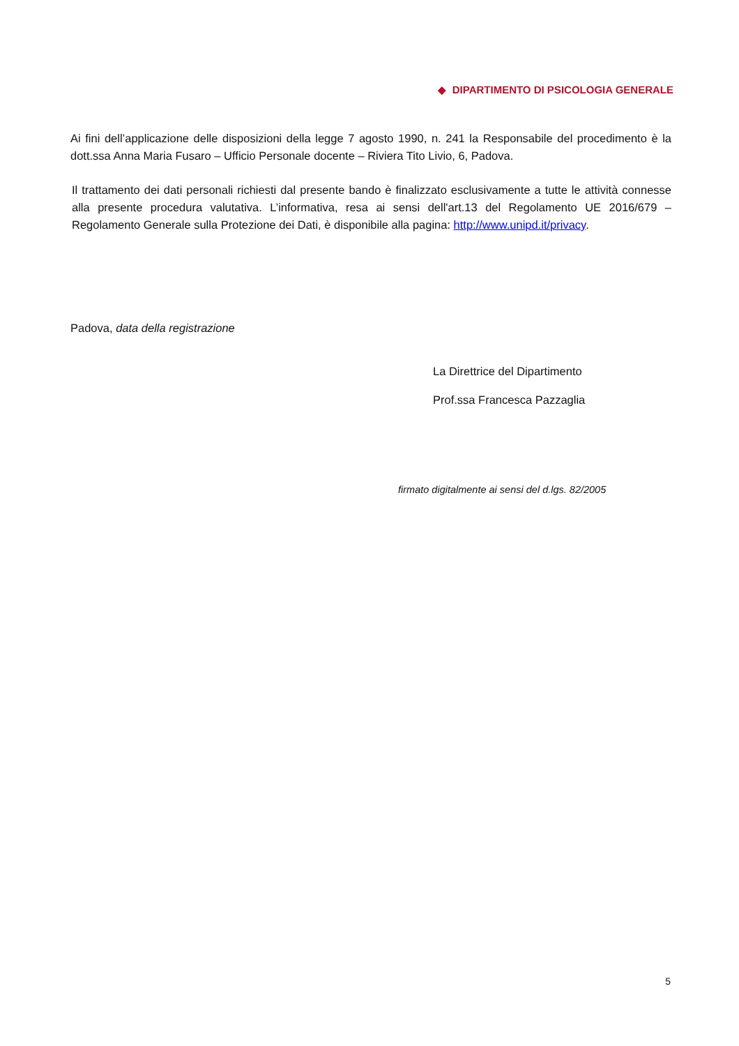◆ DIPARTIMENTO DI PSICOLOGIA GENERALE
Ai fini dell’applicazione delle disposizioni della legge 7 agosto 1990, n. 241 la Responsabile del procedimento è la dott.ssa Anna Maria Fusaro – Ufficio Personale docente – Riviera Tito Livio, 6, Padova.
Il trattamento dei dati personali richiesti dal presente bando è finalizzato esclusivamente a tutte le attività connesse alla presente procedura valutativa. L’informativa, resa ai sensi dell'art.13 del Regolamento UE 2016/679 – Regolamento Generale sulla Protezione dei Dati, è disponibile alla pagina: http://www.unipd.it/privacy.
Padova, data della registrazione
La Direttrice del Dipartimento
Prof.ssa Francesca Pazzaglia
firmato digitalmente ai sensi del d.lgs. 82/2005
5